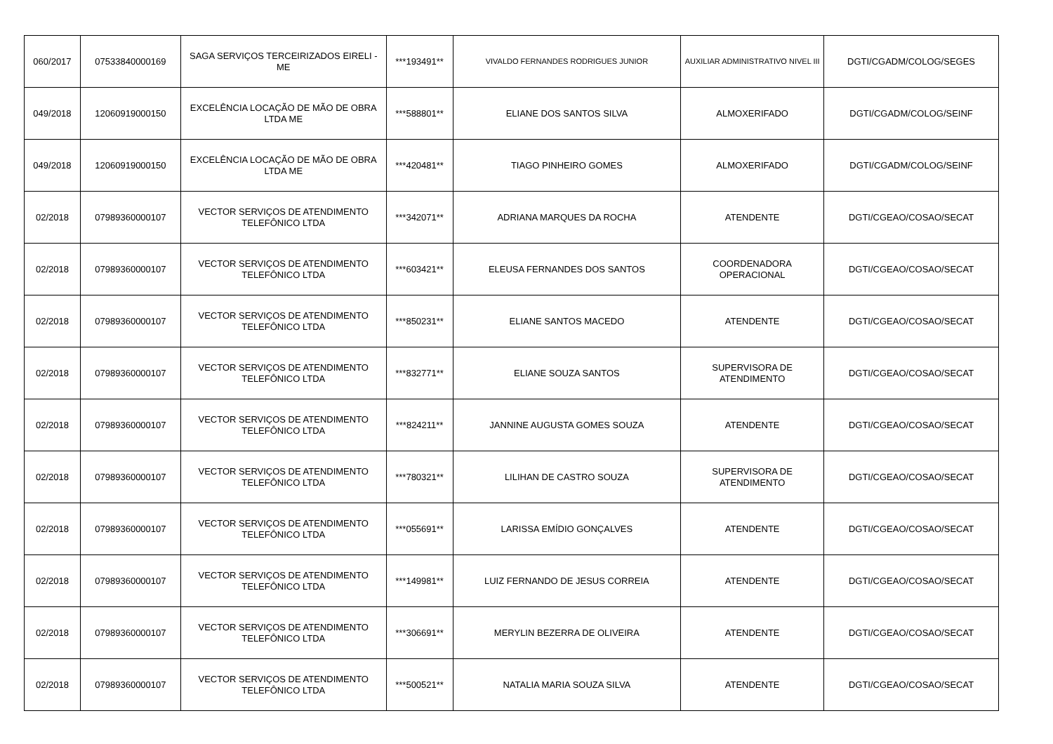| 060/2017 | 07533840000169 | SAGA SERVIÇOS TERCEIRIZADOS EIRELI - ME | ***193491** | VIVALDO FERNANDES RODRIGUES JUNIOR | AUXILIAR ADMINISTRATIVO NIVEL III | DGTI/CGADM/COLOG/SEGES |
| 049/2018 | 12060919000150 | EXCELÊNCIA LOCAÇÃO DE MÃO DE OBRA LTDA ME | ***588801** | ELIANE DOS SANTOS SILVA | ALMOXERIFADO | DGTI/CGADM/COLOG/SEINF |
| 049/2018 | 12060919000150 | EXCELÊNCIA LOCAÇÃO DE MÃO DE OBRA LTDA ME | ***420481** | TIAGO PINHEIRO GOMES | ALMOXERIFADO | DGTI/CGADM/COLOG/SEINF |
| 02/2018 | 07989360000107 | VECTOR SERVIÇOS DE ATENDIMENTO TELEFÔNICO LTDA | ***342071** | ADRIANA MARQUES DA ROCHA | ATENDENTE | DGTI/CGEAO/COSAO/SECAT |
| 02/2018 | 07989360000107 | VECTOR SERVIÇOS DE ATENDIMENTO TELEFÔNICO LTDA | ***603421** | ELEUSA FERNANDES DOS SANTOS | COORDENADORA OPERACIONAL | DGTI/CGEAO/COSAO/SECAT |
| 02/2018 | 07989360000107 | VECTOR SERVIÇOS DE ATENDIMENTO TELEFÔNICO LTDA | ***850231** | ELIANE SANTOS MACEDO | ATENDENTE | DGTI/CGEAO/COSAO/SECAT |
| 02/2018 | 07989360000107 | VECTOR SERVIÇOS DE ATENDIMENTO TELEFÔNICO LTDA | ***832771** | ELIANE SOUZA SANTOS | SUPERVISORA DE ATENDIMENTO | DGTI/CGEAO/COSAO/SECAT |
| 02/2018 | 07989360000107 | VECTOR SERVIÇOS DE ATENDIMENTO TELEFÔNICO LTDA | ***824211** | JANNINE AUGUSTA GOMES SOUZA | ATENDENTE | DGTI/CGEAO/COSAO/SECAT |
| 02/2018 | 07989360000107 | VECTOR SERVIÇOS DE ATENDIMENTO TELEFÔNICO LTDA | ***780321** | LILIHAN DE CASTRO SOUZA | SUPERVISORA DE ATENDIMENTO | DGTI/CGEAO/COSAO/SECAT |
| 02/2018 | 07989360000107 | VECTOR SERVIÇOS DE ATENDIMENTO TELEFÔNICO LTDA | ***055691** | LARISSA EMÍDIO GONÇALVES | ATENDENTE | DGTI/CGEAO/COSAO/SECAT |
| 02/2018 | 07989360000107 | VECTOR SERVIÇOS DE ATENDIMENTO TELEFÔNICO LTDA | ***149981** | LUIZ FERNANDO DE JESUS CORREIA | ATENDENTE | DGTI/CGEAO/COSAO/SECAT |
| 02/2018 | 07989360000107 | VECTOR SERVIÇOS DE ATENDIMENTO TELEFÔNICO LTDA | ***306691** | MERYLIN BEZERRA DE OLIVEIRA | ATENDENTE | DGTI/CGEAO/COSAO/SECAT |
| 02/2018 | 07989360000107 | VECTOR SERVIÇOS DE ATENDIMENTO TELEFÔNICO LTDA | ***500521** | NATALIA MARIA SOUZA SILVA | ATENDENTE | DGTI/CGEAO/COSAO/SECAT |